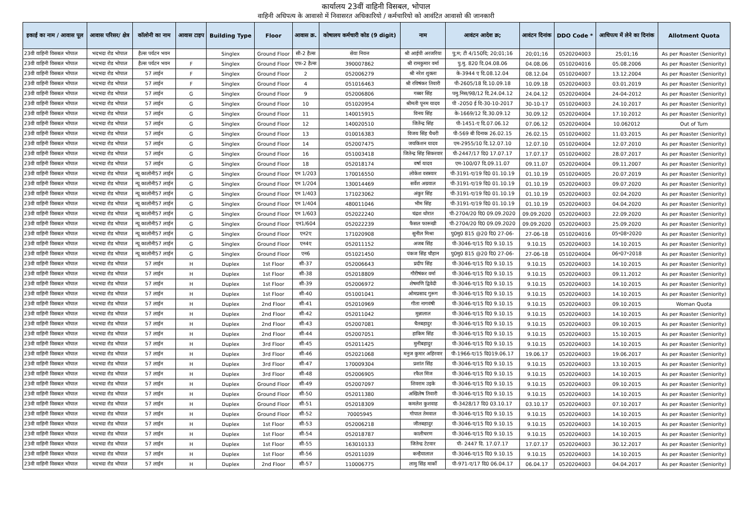कार्यालय 23वीं वाहिनी विसबल, भोपाल
वाहिनी अधिपत्य के आवासो में निवासरत अधिकारियो / कर्मचारियो को आवंटित आवासो की जानकारी
| इकाई का नाम / आवास पूल | आवास परिसर/ क्षेत्र | कॉलोनी का नाम | आवास टाइप | Building Type | Floor | आवास क्र. | कोषालय कर्मचारी कोड (9 digit) | नाम | आवंटन आदेश क्र; | आवंटन दिनांक | DDO Code * | आधिपत्य में लेने का दिनांक | Allotment Quota |
| --- | --- | --- | --- | --- | --- | --- | --- | --- | --- | --- | --- | --- | --- |
| 23वी वाहिनी विसबल भोपाल | भदभदा रोड भोपाल | हैल्स पर्यटन भवन | | Singlex | Ground Floor | सी-2 हैल्स | सेवा निवत्त | श्री आईपी अरजरिया | पु;म; टी 4/150दि; 20;01;16 | 20;01;16 | 0520204003 | 25;01;16 | As per Roaster (Seniority) |
| 23वी वाहिनी विसबल भोपाल | भदभदा रोड भोपाल | हैल्स पर्यटन भवन | F | Singlex | Ground Floor | एफ-2 हैल्स | 390007862 | श्री रामकुमार वर्मा | पु.मु. 820 दि.04.08.06 | 04.08.06 | 0510204016 | 05.08.2006 | As per Roaster (Seniority) |
| 23वी वाहिनी विसबल भोपाल | भदभदा रोड भोपाल | 57 लाईन | F | Singlex | Ground Floor | 2 | 052006279 | श्री नरेश शुक्ला | के-3944 ए दि.08.12.04 | 08.12.04 | 0510204007 | 13.12.2004 | As per Roaster (Seniority) |
| 23वी वाहिनी विसबल भोपाल | भदभदा रोड भोपाल | 57 लाईन | F | Singlex | Ground Floor | 4 | 051016463 | श्री रविषंकर तिवारी | पी-2605/18 दि.10.09.18 | 10.09.18 | 0520204003 | 03.01.2019 | As per Roaster (Seniority) |
| 23वी वाहिनी विसबल भोपाल | भदभदा रोड भोपाल | 57 लाईन | G | Singlex | Ground Floor | 9 | 052006806 | गब्बर सिंह | पमु.निस/98/12 दि.24.04.12 | 24.04.12 | 0520204004 | 24-04-2012 | As per Roaster (Seniority) |
| 23वी वाहिनी विसबल भोपाल | भदभदा रोड भोपाल | 57 लाईन | G | Singlex | Ground Floor | 10 | 051020954 | श्रीमती पूनम यादव | पी -2050 ई दि-30-10-2017 | 30-10-17 | 0510204003 | 24.10.2017 | As per Roaster (Seniority) |
| 23वी वाहिनी विसबल भोपाल | भदभदा रोड भोपाल | 57 लाईन | G | Singlex | Ground Floor | 11 | 140015915 | विनय सिंह | के-1669/12 दि.30.09.12 | 30.09.12 | 0520204004 | 17.10.2012 | As per Roaster (Seniority) |
| 23वी वाहिनी विसबल भोपाल | भदभदा रोड भोपाल | 57 लाईन | G | Singlex | Ground Floor | 12 | 140020510 | जितेंन्द्र सिंह | पी-1451-ए दि.07.06.12 | 07.06.12 | 0520204004 | 10.062012 | Out of Turn |
| 23वी वाहिनी विसबल भोपाल | भदभदा रोड भोपाल | 57 लाईन | G | Singlex | Ground Floor | 13 | 010016383 | विजय सिंह चैधरी | पी-569 बी दिनाक 26.02.15 | 26.02.15 | 0510204002 | 11.03.2015 | As per Roaster (Seniority) |
| 23वी वाहिनी विसबल भोपाल | भदभदा रोड भोपाल | 57 लाईन | G | Singlex | Ground Floor | 14 | 052007475 | जयकिशन यादव | एम-2955/10 दि.12.07.10 | 12.07.10 | 0510204004 | 12.07.2010 | As per Roaster (Seniority) |
| 23वी वाहिनी विसबल भोपाल | भदभदा रोड भोपाल | 57 लाईन | G | Singlex | Ground Floor | 16 | 051003418 | जितेन्द्र सिंह सिकरवार | पी-2447/17 दि0 17.07.17 | 17.07.17 | 0510204002 | 28.07.2017 | As per Roaster (Seniority) |
| 23वी वाहिनी विसबल भोपाल | भदभदा रोड भोपाल | 57 लाईन | G | Singlex | Ground Floor | 18 | 052018174 | वर्षा यादव | एम-100/07 दि.09.11.07 | 09.11.07 | 0520204004 | 09.11.2007 | As per Roaster (Seniority) |
| 23वी वाहिनी विसबल भोपाल | भदभदा रोड भोपाल | न्यू कालोनी57 लाईन | G | Singlex | Ground Floor | एन 1/203 | 170016550 | लोकेश वस्त्रवार | पी-3191-ए/19 दि0 01.10.19 | 01.10.19 | 0510204005 | 20.07.2019 | As per Roaster (Seniority) |
| 23वी वाहिनी विसबल भोपाल | भदभदा रोड भोपाल | न्यू कालोनी57 लाईन | G | Singlex | Ground Floor | एन 1/204 | 130014469 | सर्वेश अग्रवाल | पी-3191-ए/19 दि0 01.10.19 | 01.10.19 | 0520204003 | 09.07.2020 | As per Roaster (Seniority) |
| 23वी वाहिनी विसबल भोपाल | भदभदा रोड भोपाल | न्यू कालोनी57 लाईन | G | Singlex | Ground Floor | एन 1/403 | 171023062 | अंकुर सिंह | पी-3191-ए/19 दि0 01.10.19 | 01.10.19 | 0520204003 | 02.04.2020 | As per Roaster (Seniority) |
| 23वी वाहिनी विसबल भोपाल | भदभदा रोड भोपाल | न्यू कालोनी57 लाईन | G | Singlex | Ground Floor | एन 1/404 | 480011046 | भीम सिंह | पी-3191-ए/19 दि0 01.10.19 | 01.10.19 | 0520204003 | 04.04.2020 | As per Roaster (Seniority) |
| 23वी वाहिनी विसबल भोपाल | भदभदा रोड भोपाल | न्यू कालोनी57 लाईन | G | Singlex | Ground Floor | एन 1/603 | 052022240 | चंद्रश थोरात | पी-2704/20 दि0 09.09.2020 | 09.09.2020 | 0520204003 | 22.09.2020 | As per Roaster (Seniority) |
| 23वी वाहिनी विसबल भोपाल | भदभदा रोड भोपाल | न्यू कालोनी57 लाईन | G | Singlex | Ground Floor | एन1/604 | 052022239 | फैसल फारूखी | पी-2704/20 दि0 09.09.2020 | 09.09.2020 | 0520204003 | 25.09.2020 | As per Roaster (Seniority) |
| 23वी वाहिनी विसबल भोपाल | भदभदा रोड भोपाल | न्यू कालोनी57 लाईन | G | Singlex | Ground Floor | एन2ए | 171020908 | सुनील मिश्रा | पु0मु0 815 @20 दि0 27-06- | 27-06-18 | 0510204016 | 05॰08॰2020 | As per Roaster (Seniority) |
| 23वी वाहिनी विसबल भोपाल | भदभदा रोड भोपाल | न्यू कालोनी57 लाईन | G | Singlex | Ground Floor | एन4ए | 052011152 | अजब सिंह | पी-3046-ए/15 दि0 9.10.15 | 9.10.15 | 0520204003 | 14.10.2015 | As per Roaster (Seniority) |
| 23वी वाहिनी विसबल भोपाल | भदभदा रोड भोपाल | न्यू कालोनी57 लाईन | G | Singlex | Ground Floor | एन6 | 051021450 | पंकज सिंह चौहान | पु0मु0 815 @20 दि0 27-06- | 27-06-18 | 0510204004 | 06॰07॰2018 | As per Roaster (Seniority) |
| 23वी वाहिनी विसबल भोपाल | भदभदा रोड भोपाल | 57 लाईन | H | Duplex | 1st Floor | सी-37 | 052006643 | प्रदीप सिंह | पी-3046-ए/15 दि0 9.10.15 | 9.10.15 | 0520204003 | 14.10.2015 | As per Roaster (Seniority) |
| 23वी वाहिनी विसबल भोपाल | भदभदा रोड भोपाल | 57 लाईन | H | Duplex | 1st Floor | सी-38 | 052018809 | गौरीषंकर वर्मा | पी-3046-ए/15 दि0 9.10.15 | 9.10.15 | 0520204003 | 09.11.2012 | As per Roaster (Seniority) |
| 23वी वाहिनी विसबल भोपाल | भदभदा रोड भोपाल | 57 लाईन | H | Duplex | 1st Floor | सी-39 | 052006972 | शेषमणि द्विवेदी | पी-3046-ए/15 दि0 9.10.15 | 9.10.15 | 0520204003 | 14.10.2015 | As per Roaster (Seniority) |
| 23वी वाहिनी विसबल भोपाल | भदभदा रोड भोपाल | 57 लाईन | H | Duplex | 1st Floor | सी-40 | 051001041 | ओमप्रसाद गुरूग | पी-3046-ए/15 दि0 9.10.15 | 9.10.15 | 0520204003 | 14.10.2015 | As per Roaster (Seniority) |
| 23वी वाहिनी विसबल भोपाल | भदभदा रोड भोपाल | 57 लाईन | H | Duplex | 2nd Floor | सी-41 | 052010969 | गीता नागवंषी | पी-3046-ए/15 दि0 9.10.15 | 9.10.15 | 0520204003 | 09.10.2015 | Woman Quota |
| 23वी वाहिनी विसबल भोपाल | भदभदा रोड भोपाल | 57 लाईन | H | Duplex | 2nd Floor | सी-42 | 052011042 | मुन्नालाल | पी-3046-ए/15 दि0 9.10.15 | 9.10.15 | 0520204003 | 14.10.2015 | As per Roaster (Seniority) |
| 23वी वाहिनी विसबल भोपाल | भदभदा रोड भोपाल | 57 लाईन | H | Duplex | 2nd Floor | सी-43 | 052007081 | चैतबहादुर | पी-3046-ए/15 दि0 9.10.15 | 9.10.15 | 0520204003 | 09.10.2015 | As per Roaster (Seniority) |
| 23वी वाहिनी विसबल भोपाल | भदभदा रोड भोपाल | 57 लाईन | H | Duplex | 2nd Floor | सी-44 | 052007051 | हाकिम सिंह | पी-3046-ए/15 दि0 9.10.15 | 9.10.15 | 0520204003 | 15.10.2015 | As per Roaster (Seniority) |
| 23वी वाहिनी विसबल भोपाल | भदभदा रोड भोपाल | 57 लाईन | H | Duplex | 3rd Floor | सी-45 | 052011425 | मुनीबहादुर | पी-3046-ए/15 दि0 9.10.15 | 9.10.15 | 0520204003 | 14.10.2015 | As per Roaster (Seniority) |
| 23वी वाहिनी विसबल भोपाल | भदभदा रोड भोपाल | 57 लाईन | H | Duplex | 3rd Floor | सी-46 | 052021068 | मनुज कुमार अहिरवार | पी-1966-ए/15 दि019.06.17 | 19.06.17 | 0520204003 | 19.06.2017 | As per Roaster (Seniority) |
| 23वी वाहिनी विसबल भोपाल | भदभदा रोड भोपाल | 57 लाईन | H | Duplex | 3rd Floor | सी-47 | 170009304 | प्रशांत सिंह | पी-3046-ए/15 दि0 9.10.15 | 9.10.15 | 0520204003 | 13.10.2015 | As per Roaster (Seniority) |
| 23वी वाहिनी विसबल भोपाल | भदभदा रोड भोपाल | 57 लाईन | H | Duplex | 3rd Floor | सी-48 | 052006905 | रफैल मिंज | पी-3046-ए/15 दि0 9.10.15 | 9.10.15 | 0520204003 | 14.10.2015 | As per Roaster (Seniority) |
| 23वी वाहिनी विसबल भोपाल | भदभदा रोड भोपाल | 57 लाईन | H | Duplex | Ground Floor | सी-49 | 052007097 | शिवराम उइके | पी-3046-ए/15 दि0 9.10.15 | 9.10.15 | 0520204003 | 09.10.2015 | As per Roaster (Seniority) |
| 23वी वाहिनी विसबल भोपाल | भदभदा रोड भोपाल | 57 लाईन | H | Duplex | Ground Floor | सी-50 | 052011380 | अखिलेष तिवारी | पी-3046-ए/15 दि0 9.10.15 | 9.10.15 | 0520204003 | 14.10.2015 | As per Roaster (Seniority) |
| 23वी वाहिनी विसबल भोपाल | भदभदा रोड भोपाल | 57 लाईन | H | Duplex | Ground Floor | सी-51 | 052018309 | कमलेश कुशवाह | पी-3428/17 दि0 03.10.17 | 03.10.17 | 0520204003 | 07.10.2017 | As per Roaster (Seniority) |
| 23वी वाहिनी विसबल भोपाल | भदभदा रोड भोपाल | 57 लाईन | H | Duplex | Ground Floor | सी-52 | 70005945 | गोपाल तेमवाल | पी-3046-ए/15 दि0 9.10.15 | 9.10.15 | 0520204003 | 14.10.2015 | As per Roaster (Seniority) |
| 23वी वाहिनी विसबल भोपाल | भदभदा रोड भोपाल | 57 लाईन | H | Duplex | 1st Floor | सी-53 | 052006218 | जीतबहादुर | पी-3046-ए/15 दि0 9.10.15 | 9.10.15 | 0520204003 | 14.10.2015 | As per Roaster (Seniority) |
| 23वी वाहिनी विसबल भोपाल | भदभदा रोड भोपाल | 57 लाईन | H | Duplex | 1st Floor | सी-54 | 052018787 | कालीचरण | पी-3046-ए/15 दि0 9.10.15 | 9.10.15 | 0520204003 | 14.10.2015 | As per Roaster (Seniority) |
| 23वी वाहिनी विसबल भोपाल | भदभदा रोड भोपाल | 57 लाईन | H | Duplex | 1st Floor | सी-55 | 163010133 | जितेन्द्र टेटवार | पी- 2447 दि. 17.07.17 | 17.07.17 | 0520204003 | 30.12.2017 | As per Roaster (Seniority) |
| 23वी वाहिनी विसबल भोपाल | भदभदा रोड भोपाल | 57 लाईन | H | Duplex | 1st Floor | सी-56 | 052011039 | कन्हैयालाल | पी-3046-ए/15 दि0 9.10.15 | 9.10.15 | 0520204003 | 14.10.2015 | As per Roaster (Seniority) |
| 23वी वाहिनी विसबल भोपाल | भदभदा रोड भोपाल | 57 लाईन | H | Duplex | 2nd Floor | सी-57 | 110006775 | लामु सिंह मार्को | पी-971-ए/17 दि0 06.04.17 | 06.04.17 | 0520204003 | 04.04.2017 | As per Roaster (Seniority) |